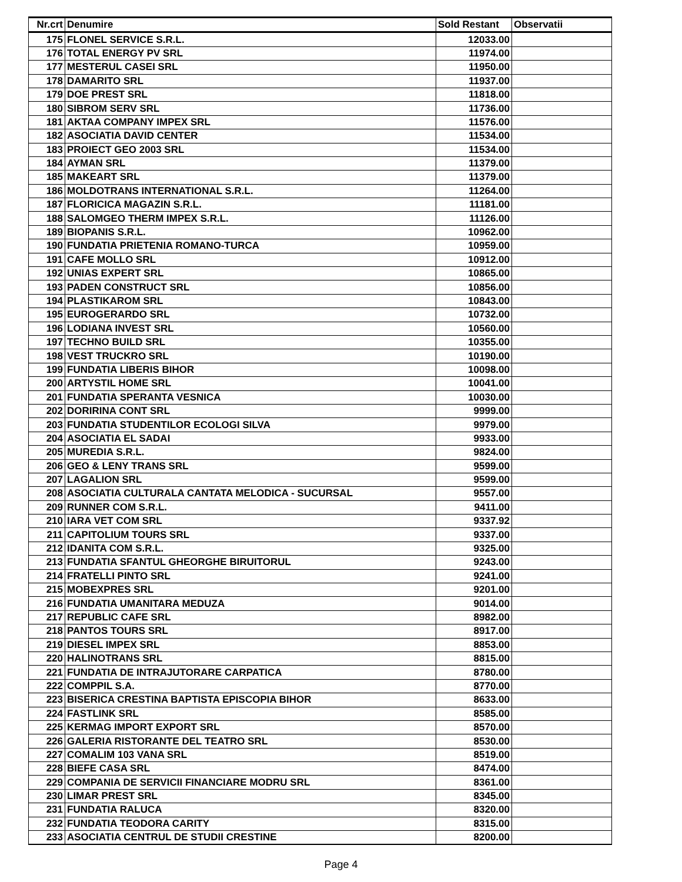| Nr.crt | Denumire | Sold Restant | Observatii |
| --- | --- | --- | --- |
| 175 | FLONEL SERVICE S.R.L. | 12033.00 | |
| 176 | TOTAL ENERGY PV SRL | 11974.00 | |
| 177 | MESTERUL CASEI SRL | 11950.00 | |
| 178 | DAMARITO SRL | 11937.00 | |
| 179 | DOE PREST SRL | 11818.00 | |
| 180 | SIBROM SERV SRL | 11736.00 | |
| 181 | AKTAA COMPANY IMPEX SRL | 11576.00 | |
| 182 | ASOCIATIA DAVID CENTER | 11534.00 | |
| 183 | PROIECT GEO 2003 SRL | 11534.00 | |
| 184 | AYMAN SRL | 11379.00 | |
| 185 | MAKEART SRL | 11379.00 | |
| 186 | MOLDOTRANS INTERNATIONAL S.R.L. | 11264.00 | |
| 187 | FLORICICA MAGAZIN S.R.L. | 11181.00 | |
| 188 | SALOMGEO THERM IMPEX S.R.L. | 11126.00 | |
| 189 | BIOPANIS S.R.L. | 10962.00 | |
| 190 | FUNDATIA PRIETENIA ROMANO-TURCA | 10959.00 | |
| 191 | CAFE MOLLO SRL | 10912.00 | |
| 192 | UNIAS EXPERT SRL | 10865.00 | |
| 193 | PADEN CONSTRUCT SRL | 10856.00 | |
| 194 | PLASTIKAROM SRL | 10843.00 | |
| 195 | EUROGERARDO SRL | 10732.00 | |
| 196 | LODIANA INVEST SRL | 10560.00 | |
| 197 | TECHNO BUILD SRL | 10355.00 | |
| 198 | VEST TRUCKRO SRL | 10190.00 | |
| 199 | FUNDATIA LIBERIS BIHOR | 10098.00 | |
| 200 | ARTYSTIL HOME SRL | 10041.00 | |
| 201 | FUNDATIA SPERANTA VESNICA | 10030.00 | |
| 202 | DORIRINA CONT SRL | 9999.00 | |
| 203 | FUNDATIA STUDENTILOR ECOLOGI SILVA | 9979.00 | |
| 204 | ASOCIATIA EL SADAI | 9933.00 | |
| 205 | MUREDIA S.R.L. | 9824.00 | |
| 206 | GEO & LENY TRANS SRL | 9599.00 | |
| 207 | LAGALION SRL | 9599.00 | |
| 208 | ASOCIATIA CULTURALA CANTATA MELODICA - SUCURSAL | 9557.00 | |
| 209 | RUNNER COM S.R.L. | 9411.00 | |
| 210 | IARA VET COM SRL | 9337.92 | |
| 211 | CAPITOLIUM TOURS SRL | 9337.00 | |
| 212 | IDANITA COM S.R.L. | 9325.00 | |
| 213 | FUNDATIA SFANTUL GHEORGHE BIRUITORUL | 9243.00 | |
| 214 | FRATELLI PINTO SRL | 9241.00 | |
| 215 | MOBEXPRES SRL | 9201.00 | |
| 216 | FUNDATIA UMANITARA MEDUZA | 9014.00 | |
| 217 | REPUBLIC CAFE SRL | 8982.00 | |
| 218 | PANTOS TOURS SRL | 8917.00 | |
| 219 | DIESEL IMPEX SRL | 8853.00 | |
| 220 | HALINOTRANS SRL | 8815.00 | |
| 221 | FUNDATIA DE INTRAJUTORARE CARPATICA | 8780.00 | |
| 222 | COMPPIL S.A. | 8770.00 | |
| 223 | BISERICA CRESTINA BAPTISTA EPISCOPIA BIHOR | 8633.00 | |
| 224 | FASTLINK SRL | 8585.00 | |
| 225 | KERMAG IMPORT EXPORT SRL | 8570.00 | |
| 226 | GALERIA RISTORANTE DEL TEATRO SRL | 8530.00 | |
| 227 | COMALIM 103 VANA SRL | 8519.00 | |
| 228 | BIEFE CASA SRL | 8474.00 | |
| 229 | COMPANIA DE SERVICII FINANCIARE MODRU SRL | 8361.00 | |
| 230 | LIMAR PREST SRL | 8345.00 | |
| 231 | FUNDATIA RALUCA | 8320.00 | |
| 232 | FUNDATIA TEODORA CARITY | 8315.00 | |
| 233 | ASOCIATIA CENTRUL DE STUDII CRESTINE | 8200.00 | |
Page 4